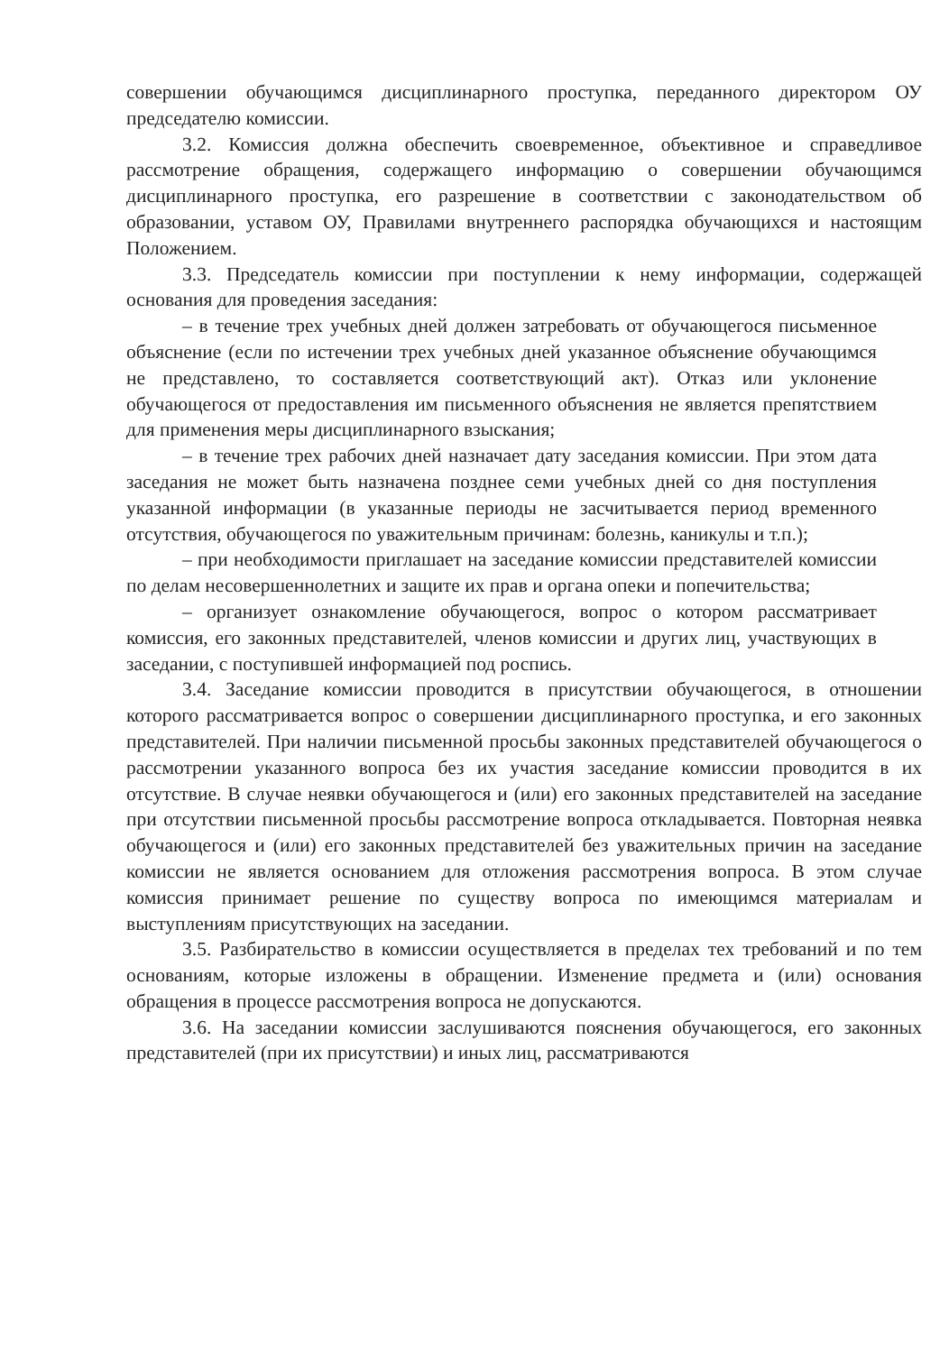совершении обучающимся дисциплинарного проступка, переданного директором ОУ председателю комиссии.
3.2. Комиссия должна обеспечить своевременное, объективное и справедливое рассмотрение обращения, содержащего информацию о совершении обучающимся дисциплинарного проступка, его разрешение в соответствии с законодательством об образовании, уставом ОУ, Правилами внутреннего распорядка обучающихся и настоящим Положением.
3.3. Председатель комиссии при поступлении к нему информации, содержащей основания для проведения заседания:
– в течение трех учебных дней должен затребовать от обучающегося письменное объяснение (если по истечении трех учебных дней указанное объяснение обучающимся не представлено, то составляется соответствующий акт). Отказ или уклонение обучающегося от предоставления им письменного объяснения не является препятствием для применения меры дисциплинарного взыскания;
– в течение трех рабочих дней назначает дату заседания комиссии. При этом дата заседания не может быть назначена позднее семи учебных дней со дня поступления указанной информации (в указанные периоды не засчитывается период временного отсутствия, обучающегося по уважительным причинам: болезнь, каникулы и т.п.);
– при необходимости приглашает на заседание комиссии представителей комиссии по делам несовершеннолетних и защите их прав и органа опеки и попечительства;
– организует ознакомление обучающегося, вопрос о котором рассматривает комиссия, его законных представителей, членов комиссии и других лиц, участвующих в заседании, с поступившей информацией под роспись.
3.4. Заседание комиссии проводится в присутствии обучающегося, в отношении которого рассматривается вопрос о совершении дисциплинарного проступка, и его законных представителей. При наличии письменной просьбы законных представителей обучающегося о рассмотрении указанного вопроса без их участия заседание комиссии проводится в их отсутствие. В случае неявки обучающегося и (или) его законных представителей на заседание при отсутствии письменной просьбы рассмотрение вопроса откладывается. Повторная неявка обучающегося и (или) его законных представителей без уважительных причин на заседание комиссии не является основанием для отложения рассмотрения вопроса. В этом случае комиссия принимает решение по существу вопроса по имеющимся материалам и выступлениям присутствующих на заседании.
3.5. Разбирательство в комиссии осуществляется в пределах тех требований и по тем основаниям, которые изложены в обращении. Изменение предмета и (или) основания обращения в процессе рассмотрения вопроса не допускаются.
3.6. На заседании комиссии заслушиваются пояснения обучающегося, его законных представителей (при их присутствии) и иных лиц, рассматриваются